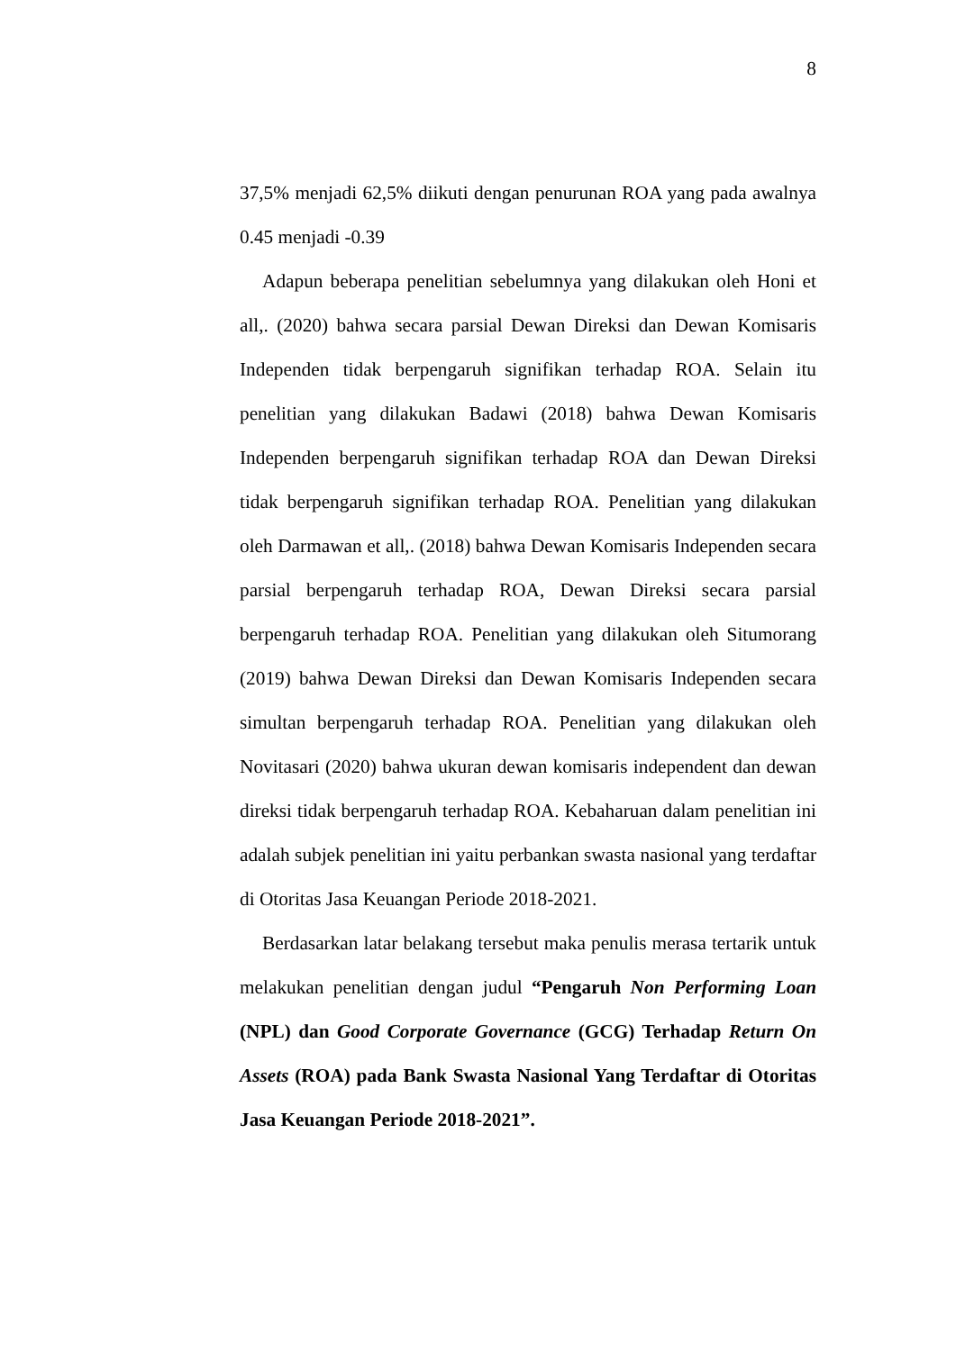8
37,5% menjadi 62,5% diikuti dengan penurunan ROA yang pada awalnya 0.45 menjadi -0.39
Adapun beberapa penelitian sebelumnya yang dilakukan oleh Honi et all,. (2020) bahwa secara parsial Dewan Direksi dan Dewan Komisaris Independen tidak berpengaruh signifikan terhadap ROA. Selain itu penelitian yang dilakukan Badawi (2018) bahwa Dewan Komisaris Independen berpengaruh signifikan terhadap ROA dan Dewan Direksi tidak berpengaruh signifikan terhadap ROA. Penelitian yang dilakukan oleh Darmawan et all,. (2018) bahwa Dewan Komisaris Independen secara parsial berpengaruh terhadap ROA, Dewan Direksi secara parsial berpengaruh terhadap ROA. Penelitian yang dilakukan oleh Situmorang (2019) bahwa Dewan Direksi dan Dewan Komisaris Independen secara simultan berpengaruh terhadap ROA. Penelitian yang dilakukan oleh Novitasari (2020) bahwa ukuran dewan komisaris independent dan dewan direksi tidak berpengaruh terhadap ROA. Kebaharuan dalam penelitian ini adalah subjek penelitian ini yaitu perbankan swasta nasional yang terdaftar di Otoritas Jasa Keuangan Periode 2018-2021.
Berdasarkan latar belakang tersebut maka penulis merasa tertarik untuk melakukan penelitian dengan judul “Pengaruh Non Performing Loan (NPL) dan Good Corporate Governance (GCG) Terhadap Return On Assets (ROA) pada Bank Swasta Nasional Yang Terdaftar di Otoritas Jasa Keuangan Periode 2018-2021”.